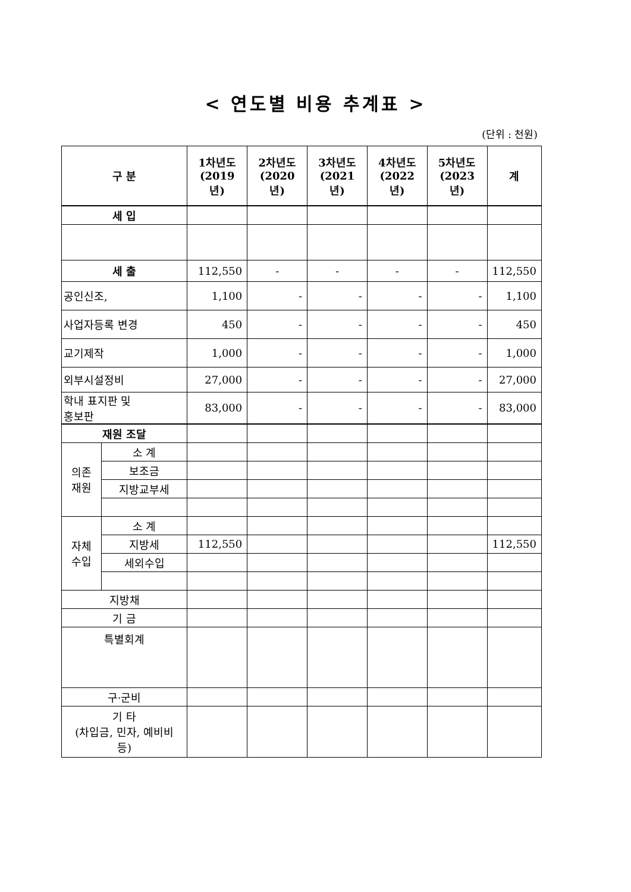< 연도별 비용 추계표 >
(단위 : 천원)
| 구 분 | | 1차년도 (2019년) | 2차년도 (2020년) | 3차년도 (2021년) | 4차년도 (2022년) | 5차년도 (2023년) | 계 |
| --- | --- | --- | --- | --- | --- | --- | --- |
| 세 입 | | | | | | | |
| 세 출 | | 112,550 | - | - | - | - | 112,550 |
| 공인신조, | | 1,100 | - | - | - | - | 1,100 |
| 사업자등록 변경 | | 450 | - | - | - | - | 450 |
| 교기제작 | | 1,000 | - | - | - | - | 1,000 |
| 외부시설정비 | | 27,000 | - | - | - | - | 27,000 |
| 학내 표지판 및 홍보판 | | 83,000 | - | - | - | - | 83,000 |
| 재원 조달 | | | | | | | |
| 의존 재원 | 소 계 | | | | | | |
| | 보조금 | | | | | | |
| | 지방교부세 | | | | | | |
| 자체 수입 | 소 계 | | | | | | |
| | 지방세 | 112,550 | | | | | 112,550 |
| | 세외수입 | | | | | | |
| 지방채 | | | | | | | |
| 기 금 | | | | | | | |
| 특별회계 | | | | | | | |
| 구·군비 | | | | | | | |
| 기 타 (차입금, 민자, 예비비 등) | | | | | | | |